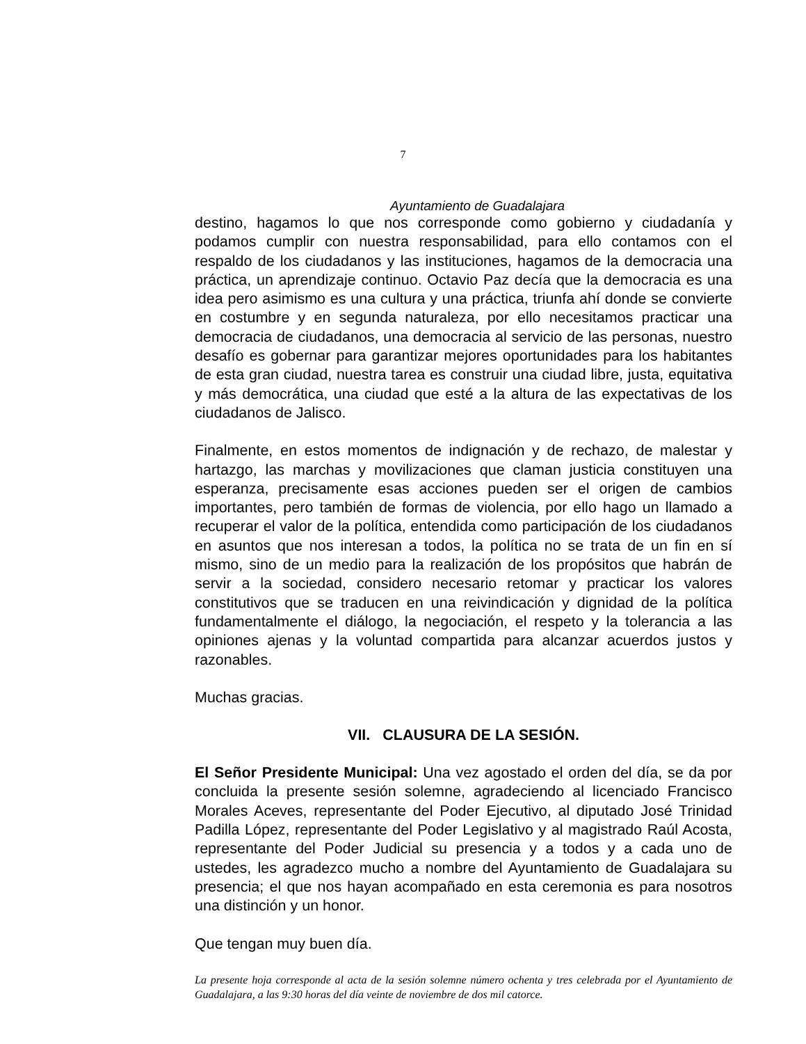7
Ayuntamiento de Guadalajara
destino, hagamos lo que nos corresponde como gobierno y ciudadanía y podamos cumplir con nuestra responsabilidad, para ello contamos con el respaldo de los ciudadanos y las instituciones, hagamos de la democracia una práctica, un aprendizaje continuo. Octavio Paz decía que la democracia es una idea pero asimismo es una cultura y una práctica, triunfa ahí donde se convierte en costumbre y en segunda naturaleza, por ello necesitamos practicar una democracia de ciudadanos, una democracia al servicio de las personas, nuestro desafío es gobernar para garantizar mejores oportunidades para los habitantes de esta gran ciudad, nuestra tarea es construir una ciudad libre, justa, equitativa y más democrática, una ciudad que esté a la altura de las expectativas de los ciudadanos de Jalisco.
Finalmente, en estos momentos de indignación y de rechazo, de malestar y hartazgo, las marchas y movilizaciones que claman justicia constituyen una esperanza, precisamente esas acciones pueden ser el origen de cambios importantes, pero también de formas de violencia, por ello hago un llamado a recuperar el valor de la política, entendida como participación de los ciudadanos en asuntos que nos interesan a todos, la política no se trata de un fin en sí mismo, sino de un medio para la realización de los propósitos que habrán de servir a la sociedad, considero necesario retomar y practicar los valores constitutivos que se traducen en una reivindicación y dignidad de la política fundamentalmente el diálogo, la negociación, el respeto y la tolerancia a las opiniones ajenas y la voluntad compartida para alcanzar acuerdos justos y razonables.
Muchas gracias.
VII. CLAUSURA DE LA SESIÓN.
El Señor Presidente Municipal: Una vez agostado el orden del día, se da por concluida la presente sesión solemne, agradeciendo al licenciado Francisco Morales Aceves, representante del Poder Ejecutivo, al diputado José Trinidad Padilla López, representante del Poder Legislativo y al magistrado Raúl Acosta, representante del Poder Judicial su presencia y a todos y a cada uno de ustedes, les agradezco mucho a nombre del Ayuntamiento de Guadalajara su presencia; el que nos hayan acompañado en esta ceremonia es para nosotros una distinción y un honor.
Que tengan muy buen día.
La presente hoja corresponde al acta de la sesión solemne número ochenta y tres celebrada por el Ayuntamiento de Guadalajara, a las 9:30 horas del día veinte de noviembre de dos mil catorce.